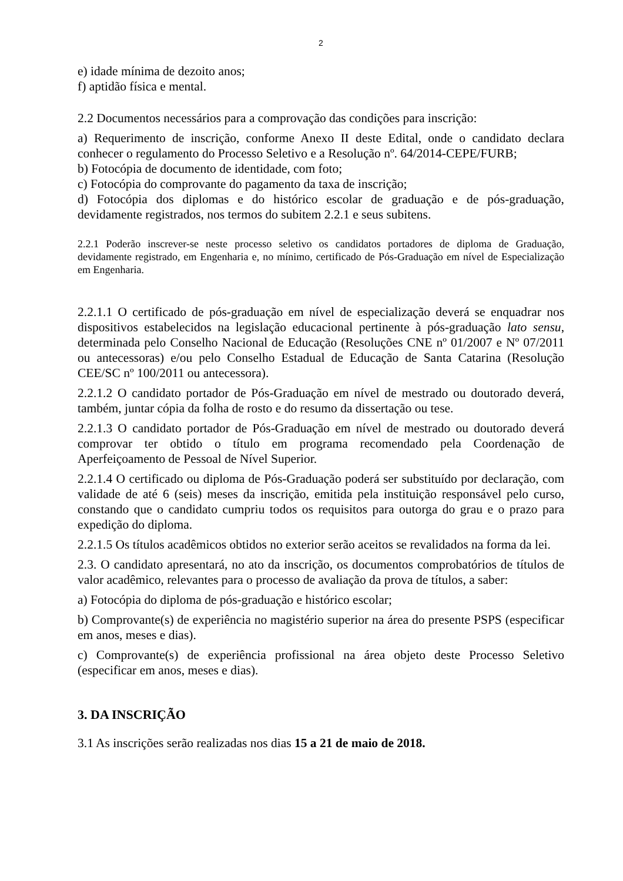2
e) idade mínima de dezoito anos;
f) aptidão física e mental.
2.2 Documentos necessários para a comprovação das condições para inscrição:
a) Requerimento de inscrição, conforme Anexo II deste Edital, onde o candidato declara conhecer o regulamento do Processo Seletivo e a Resolução nº. 64/2014-CEPE/FURB;
b) Fotocópia de documento de identidade, com foto;
c) Fotocópia do comprovante do pagamento da taxa de inscrição;
d) Fotocópia dos diplomas e do histórico escolar de graduação e de pós-graduação, devidamente registrados, nos termos do subitem 2.2.1 e seus subitens.
2.2.1 Poderão inscrever-se neste processo seletivo os candidatos portadores de diploma de Graduação, devidamente registrado, em Engenharia e, no mínimo, certificado de Pós-Graduação em nível de Especialização em Engenharia.
2.2.1.1 O certificado de pós-graduação em nível de especialização deverá se enquadrar nos dispositivos estabelecidos na legislação educacional pertinente à pós-graduação lato sensu, determinada pelo Conselho Nacional de Educação (Resoluções CNE nº 01/2007 e Nº 07/2011 ou antecessoras) e/ou pelo Conselho Estadual de Educação de Santa Catarina (Resolução CEE/SC nº 100/2011 ou antecessora).
2.2.1.2 O candidato portador de Pós-Graduação em nível de mestrado ou doutorado deverá, também, juntar cópia da folha de rosto e do resumo da dissertação ou tese.
2.2.1.3 O candidato portador de Pós-Graduação em nível de mestrado ou doutorado deverá comprovar ter obtido o título em programa recomendado pela Coordenação de Aperfeiçoamento de Pessoal de Nível Superior.
2.2.1.4 O certificado ou diploma de Pós-Graduação poderá ser substituído por declaração, com validade de até 6 (seis) meses da inscrição, emitida pela instituição responsável pelo curso, constando que o candidato cumpriu todos os requisitos para outorga do grau e o prazo para expedição do diploma.
2.2.1.5 Os títulos acadêmicos obtidos no exterior serão aceitos se revalidados na forma da lei.
2.3. O candidato apresentará, no ato da inscrição, os documentos comprobatórios de títulos de valor acadêmico, relevantes para o processo de avaliação da prova de títulos, a saber:
a) Fotocópia do diploma de pós-graduação e histórico escolar;
b) Comprovante(s) de experiência no magistério superior na área do presente PSPS (especificar em anos, meses e dias).
c) Comprovante(s) de experiência profissional na área objeto deste Processo Seletivo (especificar em anos, meses e dias).
3. DA INSCRIÇÃO
3.1 As inscrições serão realizadas nos dias 15 a 21 de maio de 2018.